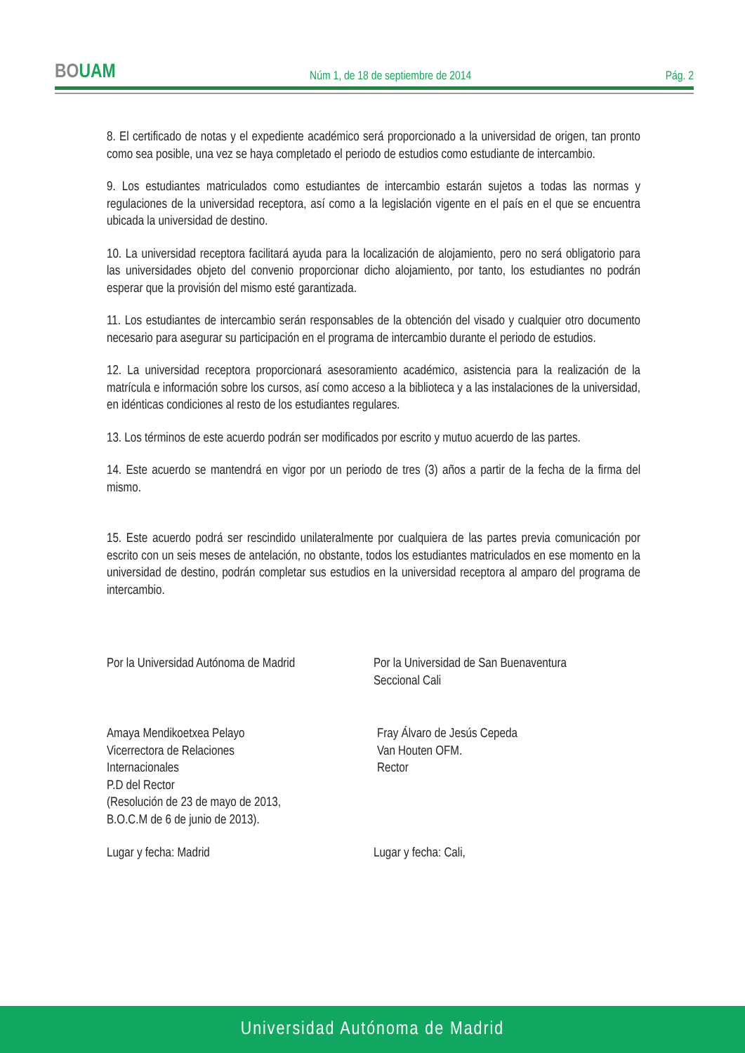BOUAM
Núm 1, de 18 de septiembre de 2014
Pág. 2
8. El certificado de notas y el expediente académico será proporcionado a la universidad de origen, tan pronto como sea posible, una vez se haya completado el periodo de estudios como estudiante de intercambio.
9. Los estudiantes matriculados como estudiantes de intercambio estarán sujetos a todas las normas y regulaciones de la universidad receptora, así como a la legislación vigente en el país en el que se encuentra ubicada la universidad de destino.
10. La universidad receptora facilitará ayuda para la localización de alojamiento, pero no será obligatorio para las universidades objeto del convenio proporcionar dicho alojamiento, por tanto, los estudiantes no podrán esperar que la provisión del mismo esté garantizada.
11. Los estudiantes de intercambio serán responsables de la obtención del visado y cualquier otro documento necesario para asegurar su participación en el programa de intercambio durante el periodo de estudios.
12. La universidad receptora proporcionará asesoramiento académico, asistencia para la realización de la matrícula e información sobre los cursos, así como acceso a la biblioteca y a las instalaciones de la universidad, en idénticas condiciones al resto de los estudiantes regulares.
13. Los términos de este acuerdo podrán ser modificados por escrito y mutuo acuerdo de las partes.
14. Este acuerdo se mantendrá en vigor por un periodo de tres (3) años a partir de la fecha de la firma del mismo.
15. Este acuerdo podrá ser rescindido unilateralmente por cualquiera de las partes previa comunicación por escrito con un seis meses de antelación, no obstante, todos los estudiantes matriculados en ese momento en la universidad de destino, podrán completar sus estudios en la universidad receptora al amparo del programa de intercambio.
Por la Universidad Autónoma de Madrid
Por la Universidad de San Buenaventura
Seccional Cali
Amaya Mendikoetxea Pelayo
Vicerrectora de Relaciones
Internacionales
P.D del Rector
(Resolución de 23 de mayo de 2013,
B.O.C.M de 6 de junio de 2013).
Fray Álvaro de Jesús Cepeda
Van Houten OFM.
Rector
Lugar y fecha: Madrid Lugar y fecha: Cali,
Universidad Autónoma de Madrid